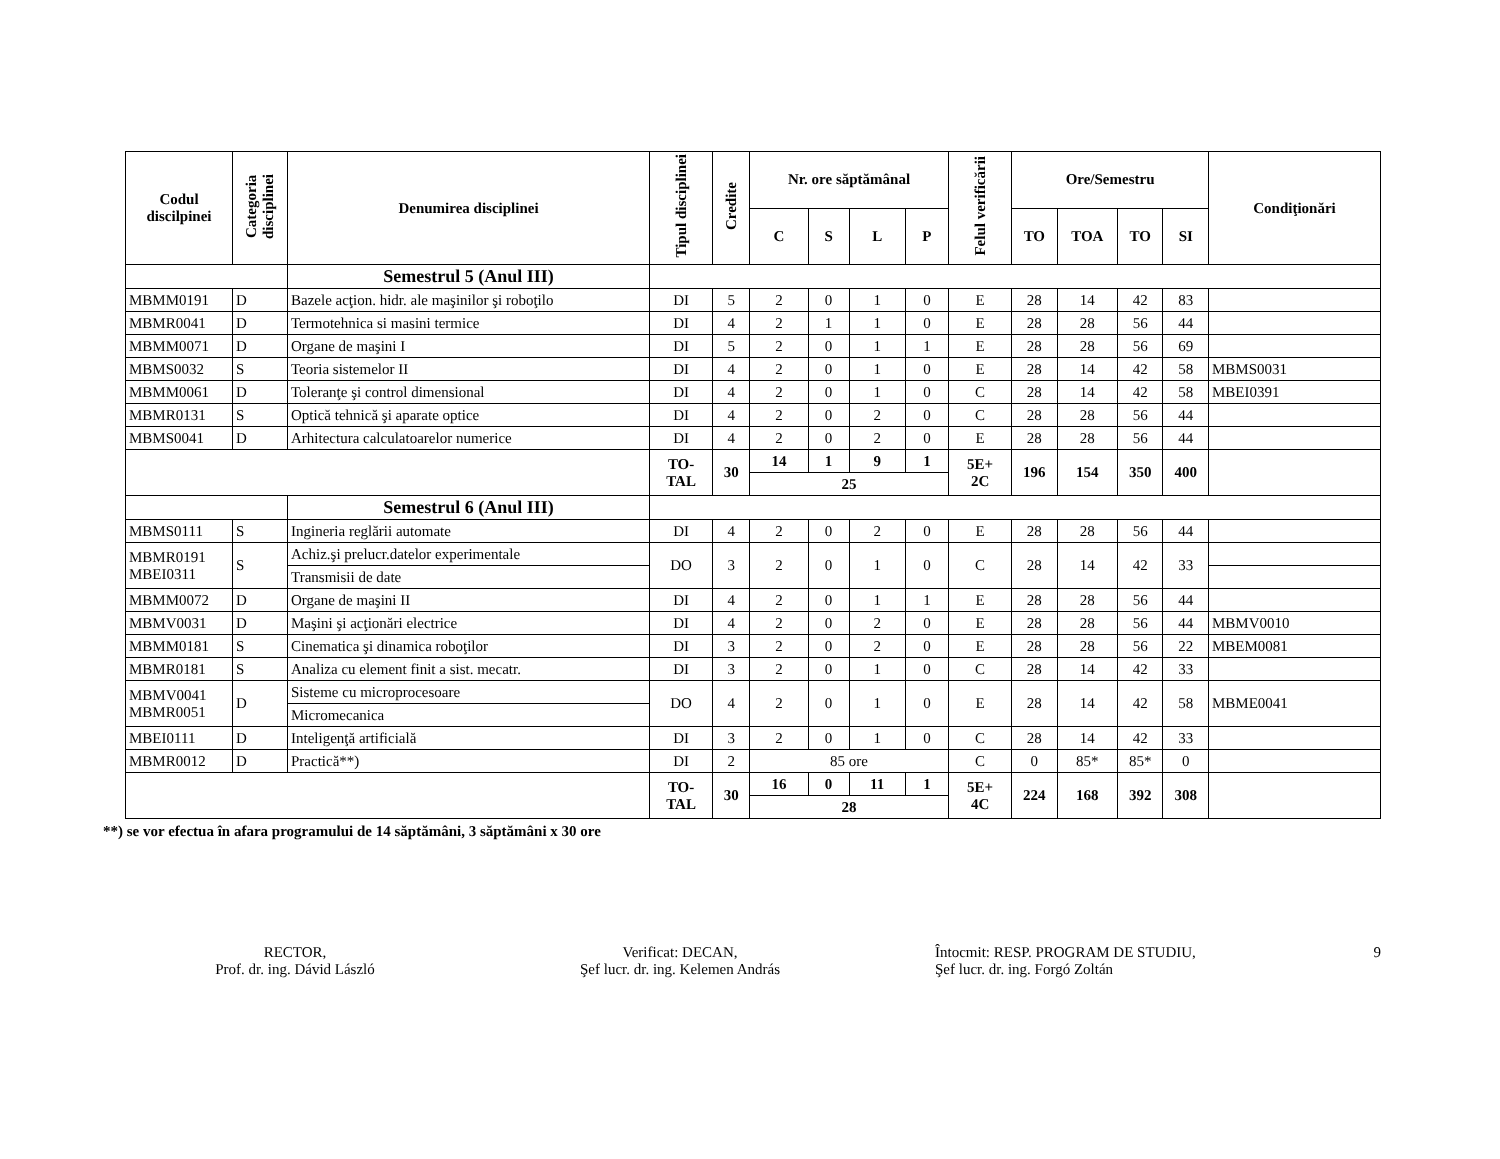| Codul discilpinei | Categoria disciplinei | Denumirea disciplinei | Tipul disciplinei | Credite | Nr. ore săptămânal | | | | Felul verificării | Ore/Semestru | | | | Condiţionări |
| --- | --- | --- | --- | --- | --- | --- | --- | --- | --- | --- | --- | --- | --- | --- |
| | | | | | C | S | L | P | | TO | TOA | TO | SI | |
| | | Semestrul 5 (Anul III) | | | | | | | | | | | | |
| MBMM0191 | D | Bazele acţion. hidr. ale maşinilor şi roboţilo | DI | 5 | 2 | 0 | 1 | 0 | E | 28 | 14 | 42 | 83 | |
| MBMR0041 | D | Termotehnica si masini termice | DI | 4 | 2 | 1 | 1 | 0 | E | 28 | 28 | 56 | 44 | |
| MBMM0071 | D | Organe de maşini I | DI | 5 | 2 | 0 | 1 | 1 | E | 28 | 28 | 56 | 69 | |
| MBMS0032 | S | Teoria sistemelor II | DI | 4 | 2 | 0 | 1 | 0 | E | 28 | 14 | 42 | 58 | MBMS0031 |
| MBMM0061 | D | Toleranţe şi control dimensional | DI | 4 | 2 | 0 | 1 | 0 | C | 28 | 14 | 42 | 58 | MBEI0391 |
| MBMR0131 | S | Optică tehnică şi aparate optice | DI | 4 | 2 | 0 | 2 | 0 | C | 28 | 28 | 56 | 44 | |
| MBMS0041 | D | Arhitectura calculatoarelor numerice | DI | 4 | 2 | 0 | 2 | 0 | E | 28 | 28 | 56 | 44 | |
| | | | TO- TAL | 30 | 14 | 1 | 9 | 1 | 5E+ 2C | 196 | 154 | 350 | 400 | |
| | | | | | 25 | | | | | | | | | |
| | | Semestrul 6 (Anul III) | | | | | | | | | | | | |
| MBMS0111 | S | Ingineria reglării automate | DI | 4 | 2 | 0 | 2 | 0 | E | 28 | 28 | 56 | 44 | |
| MBMR0191 MBEI0311 | S | Achiz.şi prelucr.datelor experimentale | DO | 3 | 2 | 0 | 1 | 0 | C | 28 | 14 | 42 | 33 | |
| | | Transmisii de date | | | | | | | | | | | | |
| MBMM0072 | D | Organe de maşini II | DI | 4 | 2 | 0 | 1 | 1 | E | 28 | 28 | 56 | 44 | |
| MBMV0031 | D | Maşini şi acţionări electrice | DI | 4 | 2 | 0 | 2 | 0 | E | 28 | 28 | 56 | 44 | MBMV0010 |
| MBMM0181 | S | Cinematica şi dinamica roboţilor | DI | 3 | 2 | 0 | 2 | 0 | E | 28 | 28 | 56 | 22 | MBEM0081 |
| MBMR0181 | S | Analiza cu element finit a sist. mecatr. | DI | 3 | 2 | 0 | 1 | 0 | C | 28 | 14 | 42 | 33 | |
| MBMV0041 MBMR0051 | D | Sisteme cu microprocesoare | DO | 4 | 2 | 0 | 1 | 0 | E | 28 | 14 | 42 | 58 | MBME0041 |
| | | Micromecanica | | | | | | | | | | | | |
| MBEI0111 | D | Inteligenţă artificială | DI | 3 | 2 | 0 | 1 | 0 | C | 28 | 14 | 42 | 33 | |
| MBMR0012 | D | Practică**) | DI | 2 | 85 ore | | | | C | 0 | 85* | 85* | 0 | |
| | | | TO- TAL | 30 | 16 | 0 | 11 | 1 | 5E+ 4C | 224 | 168 | 392 | 308 | |
| | | | | | 28 | | | | | | | | | |
**) se vor efectua în afara programului de 14 săptămâni, 3 săptămâni x 30 ore
RECTOR,
Prof. dr. ing. Dávid László
Verificat: DECAN,
Şef lucr. dr. ing. Kelemen András
Întocmit: RESP. PROGRAM DE STUDIU,
Şef lucr. dr. ing. Forgó Zoltán
9